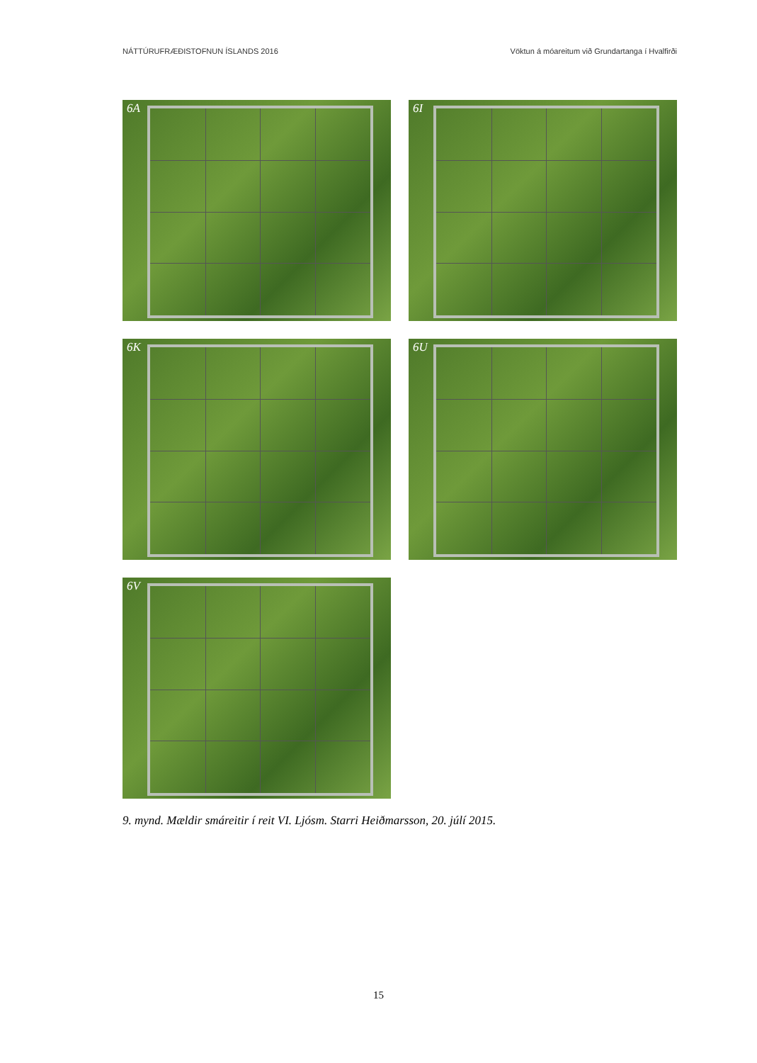NÁTTÚRUFRÆÐISTOFNUN ÍSLANDS 2016 Vöktun á móareitum við Grundartanga í Hvalfirði
6A
6I
6K
6U
6V
9. mynd. Mældir smáreitir í reit VI. Ljósm. Starri Heiðmarsson, 20. júlí 2015.
15